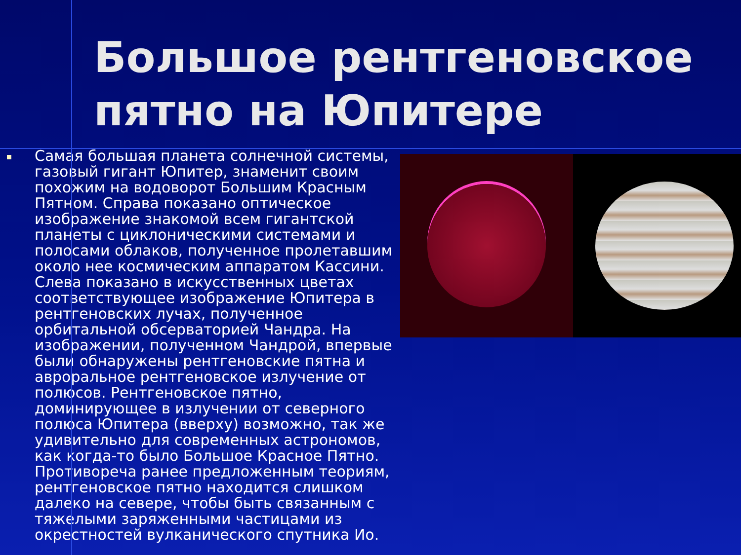Большое рентгеновское пятно на Юпитере
Самая большая планета солнечной системы, газовый гигант Юпитер, знаменит своим похожим на водоворот Большим Красным Пятном. Справа показано оптическое изображение знакомой всем гигантской планеты с циклоническими системами и полосами облаков, полученное пролетавшим около нее космическим аппаратом Кассини. Слева показано в искусственных цветах соответствующее изображение Юпитера в рентгеновских лучах, полученное орбитальной обсерваторией Чандра. На изображении, полученном Чандрой, впервые были обнаружены рентгеновские пятна и авроральное рентгеновское излучение от полюсов. Рентгеновское пятно, доминирующее в излучении от северного полюса Юпитера (вверху) возможно, так же удивительно для современных астрономов, как когда-то было Большое Красное Пятно. Противореча ранее предложенным теориям, рентгеновское пятно находится слишком далеко на севере, чтобы быть связанным с тяжелыми заряженными частицами из окрестностей вулканического спутника Ио.